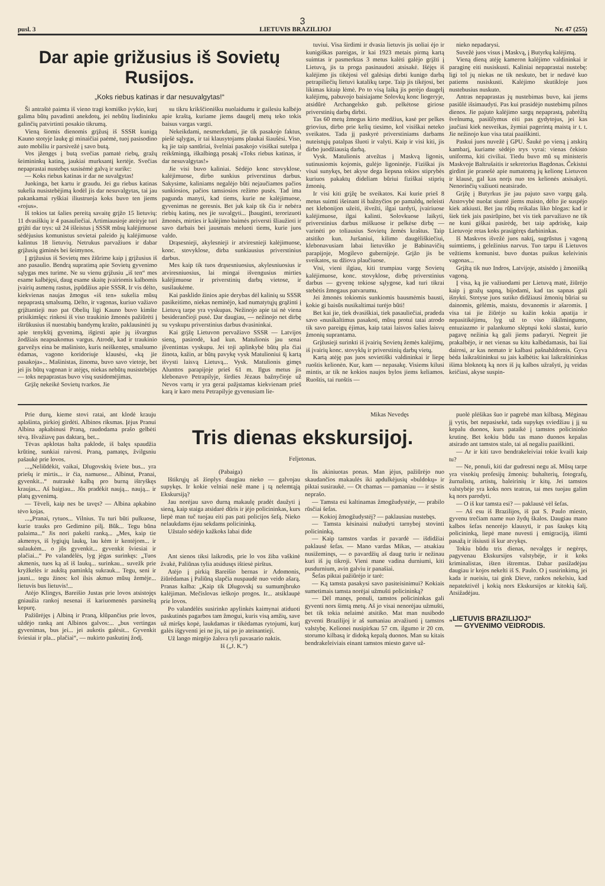3
pusl. 3 LIETUVIS BRAZILIJOJ Nr. 47 (255)
Dar apie grižusius iš Sovietų Rusijos.
„Koks riebus katinas ir dar nesuvalgytas!“
Ši antraštė paimta iš vieno tragi komiško įvykio, kurį galima būtų pavadinti anekdotų, jei nebūtų liudininku galinčių patvirtinti posakio tikrumą.
Vieną šiomis dienomis grįžusį iš SSSR kunigą Kauno stotyje laukę gi minaičiai paėmė, tuoj pasisodino auto mobiliu ir parsivežė į savo butą.
Vos įžengęs į butą svečias pamatė riebų, gražų šeimininkų katiną, jaukiai murksantį kertėje. Svečias nepaprastai nustebęs susisėmė galvą ir surikc:
— Koks riebus katinas ir dar ne suvalgytas!
Juokinga, bet kartu ir graudu. Jei gu riebus katinas sukelia nusistebėjimą kodėl jis dar nesuvalgytas, tai jau pakankamai ryškiai iliustruoja koks buvo ten jiems «rojus».
Iš tokios tat šalies pereitą savaitę grįžo 15 lietuvių: 11 dvasiškių ir 4 pasauliečiai. Artimiausioje ateityje turi grįžti dar trys: už 24 išleistus į SSSR mūsų kalėjimuose sėdėjusius komunistus sovietai paleido jų kalėjimuose kalintus 18 lietuvių. Netrukus parvažiuos ir dabar grįžusių giminės bei šeimynos.
Į grįžusius iš Sovietų mes žiūrime kaip į grįžusius iš ano pasaulio. Bendrą supratimą apie Sovietų gyvenimo sąlygas mes turime. Ne su vienu grįžusiu „iš ten“ mes esame kalbėjęsi, daug esame skaitę įvairiomis kalbomis įvairių asmenų rastus, įspūdžius apie SSSR. Ir vis dėlto, kiekvienas naujas žmogus «iš ten» sukelia mūsų nepaprastą smalsumą. Dėlto, ir vagonas, kuriuo važiavo grįžtantieji nuo pat Obelių ligi Kauno buvo kimšte prisikimšęs: rinkosi iš viso traukinio žmonės pažiūrėti į ištrūkusius iš nuostabių bandymų krašto, paklausinėti jų apie tenykštį gyvenimą, išgirsti apie jų išvargtus žodžiais neapsakomus vargus. Atrodė, kad ir traukinio garvežys eina be mašinisto, kuris neiškentęs, smalsumo ėdamas, vagono koridoriuje klausėsi, «ką jie pasakoja»... Mašinistas, žinoma, buvo savo vietoje, bet jei jis būtų vagonan ir atėjęs, niekas nebūtų nusistebėjęs — toks nepaprastas buvo visų susidomėjimas.
Grįžę nekeikė Sovietų tvarkos. Jie
su tikru krikščionišku nuolaidumu ir gailesiu kalbėjo apie kraštą, kuriame jiems daugelį metų teko tokis baisus vargas vargti.
Nekeikdami, nesmerkdami, jie tik pasakojo faktus, piešė sąlygas, ir tai klausytojams plaukai šiaušėsi. Viso, ką jie taip santūriai, švelniai pasakojo visiškai sutelpa į reikšmingą, iškalbingą posakį «Toks riebus katinas, ir dar nesuvalgytas!»
Jie visi buvo kaliniai. Sėdėjo konc stovyklose, kalėjimuose, dirbo sunkius priverstinus darbus. Sakysime, kaliniams negalėjo būti nejaučiamos pačios sunkiosios, pačios tamsiosios režimo pusės. Tad ima pagunda manyti, kad tiems, kurie ne kalėjimuose, gyvenimas ne geresnis. Bet juk kaip tik čia ir nebėra riebių katinų, nes jie suvalgyti... Įbauginti, terorizuoti žmonės, mirties ir kalėjimo baimės priversti šliaužioti ir savo darbais bei jausmais meluoti tiems, kurie juos valdo.
Drąsesnieji, akylesnieji ir atviresnieji kalėjimuose, konc. stovyklose, dirba sunkiausius priverstinius darbus.
Mes kaip tik tuos drąsesniuosius, akylesniuosius ir atviresniuosius, lai mingai išvengusius mirties kalėjimuose ir priverstinių darbų vietose, ir susilaukėme.
Kai pasklido žinios apie derybas dėl kalinių su SSSR pasikeitimo, niekas neminėjo, kad numatytųjų grąžinti į Lietuvą tarpe yra vyskupas. Nežinojo apie tai nė viena besiderančioji pusė. Dar daugiau, — nežinojo net dirbę su vyskupu priverstinius darbus dvasininkai.
Kai grįžę Lietuvon pervažiavo SSSR — Latvijos sieną, pasirodė, kad kun. Matulionis jau senai įšventintas vyskupu. Jei toji aplinkybė būtų pla čiai žinota, kažin, ar būtų pavykę vysk Matulioniui šį kartą išvysti laisvą Lietuvą... Vysk. Matulionis gimęs Alunttos parapijoje prieš 61 m. Ilgus metus jis klebonavo Petrapilyje, širdies Jėzaus bažnyčioje už Nevos vartų ir yra gerai pažįstamas kiekvienam prieš karą ir karo metu Petrapilyje gyvenusiam lie-
tuviui. Visa širdimi ir dvasia lietuvis jis uoliai ėjo ir kunigiškas pareigas, ir kai 1923 metais pirmą kartą suimtas ir pasmerktas 3 metus kalėti galėjo grįžti į Lietuvą, jis ta proga pasinaudoti atsisakė. Išėjęs iš kalėjimo jis tikėjosi vėl galėsiąs dirbti kunigo darbą petrapiliečių lietuvi katalikų tarpe. Taip jis tikėjosi, bet likimas kitaip lėmė. Po to visą laiką jis perėjo daugelį kalėjimų, pabuvojo baisiajame Solovkų konc liogeryje, atsidūrė Archangelsko gub. pelkėtose giriose priverstinių darbų dirbti.
Tas 60 metų žmogus kirto medžius, kasė per pelkes griovius, dirbo prie kelių tiesimo, kol visiškai neteko sveikatos. Tada jį paskyrė priverstiniams darbams nuteistųjų patalpas šluoti ir valyti. Kaip ir visi kiti, jis dirbo juodžiausią darbą.
Vysk. Matulionis atvežtas į Maskvą ligonis, sutinusiomis kojomis, gulėjo ligoninėje. Fiziškai jis visai sunykęs, bet akyse dega liepsna tokios stiprybės kuriuos pakaktų dideliam būriui fiziškai stiprių žmonių.
Ir visi kiti grįžę be sveikatos. Kai kurie prieš 8 metus suimti išeinant iš bažnyčios po pamaldų, neleisti net klebonijon užeiti, išvežti, ilgai tardyti, įvairiuose kalėjimuose, ilgai kalinti. Solovkuose laikyti, priverstinius darbus miškuose ir pelkėse dirbę — varinėti po toliausius Sovietų žemės kraštus. Taip atsitiko kun. Juršaniui, kilimo daugėliškiečiui, klebonavusiam labai lietuviško je Babinavičių parapijoje, Mogilevo gubernijoje. Grįžo jis be sveikatos, su džiova plaučiuose.
Visi, vieni ilgiau, kiti trumpiau vargę Sovietų kalėjimuose, konc. stovyklose, dirbę priverstinius darbus — gyvenę tokiose sąlygose, kad turi tikrai stebėtis žmogaus patvarumu.
Jei žmonės tokiomis sunkiomis bausmėmis bausti, kokie gi baisūs nusikaltimai turėjo būti!
Bet kai jie, tiek dvasiškiai, tiek pasauliečiai, pradeda savo «nusikaltimus pasakoti, mūsų protui tatai atrodo tik savo pareigų ėjimas, kaip tatai laisvos šalies laisvų žmonių suprantama.
Grįžusieji surinkti iš įvairių Sovietų žemės kalėjimų, iš įvairių konc. stovyklų ir priverstinių darbų vietų.
Kartą atėję pas juos sovietiški valdininkai ir liepę ruoštis kelionėn. Kur, kam — nepasakę. Visiems kilusi mintis, ar tik ne kokios naujos bylos jiems keliamos. Ruoštis, tai ruoštis —
nieko nepadarysi.
Suvežė juos visus į Maskvą, į Butyrkų kalėjimą.
Vieną dieną atėję kameron kalėjimo valdininkai ir paraginę eiti nusiskusti. Kaliniai nepaprastai nustebę: ligi tol jų niekas ne tik neskuto, bet ir nedavė kuo patiems nusiskusti. Kalėjimo skutikloje juos nustebusius nuskuto.
Antras nepaprastas jų nustebimas buvo, kai jiems pasiūlė išsimaudyti. Pas kui prasidėjo nustebimų pilnos dienos. Jie pajuto kalėjimo sargų nepaprastą, pabrėžtą švelnumą, pasiūlymus eiti pas gydytojus, jei kas jaučiasi kiek nesveikas, žymiai pagerintą maistą ir t. t. Jie nežinojo kuo visa tatai paaiškinti.
Paskui juos nuvežė į GPU. Šaukė po vieną į atskirą kambarį, kuriame sėdėjo trys vyrai: vienas čekisto uniforma, kiti civiliai. Tiedu buvo mū sų ministeris Maskvoje Baltrušaitis ir sekretorius Bagdonas. Čekistui girdint jie pranešė apie numatomą jų kelionę Lietuvon ir klausė, gal kas norįs nuo tos kelionės atsisakyti. Nenorinčių važiuoti neatsirado.
Grįžę į Butyrkus jie jau pajuto savo vargų galą. Atstovybė nuolat siuntė jiems maisto, dėlto jie suspėjo kiek atkiusti. Bet jau rūbų reikalas liko blogas: kad ir šiek tiek jais pasirūpino, bet vis tiek parvažiavo ne tik ne kuni giškai pasirėdę, bet taip apdriskę, kaip Lietuvoje retas koks prasigėręs darbininkas.
Iš Maskvos išvežė juos naktį, sugrūstus į vagoną suimtiems, į geležinius narvus. Tuo tarpu iš Lietuvos vežtiems komunist. buvo duotas puikus keleivinis vagonas...
Grįžtą tik nuo Indros, Latvijoje, atsisėdo į žmonišką vagoną.
Į visa, ką jie važiuodami per Lietuvą matė, žiūrėjo kaip į gražų sapną, bijodami, kad tas sapnas gali išnykti. Stotyse juos sutiko didžiausi žmonių būriai su dainomis, gėlėmis, maistu, dovanomis ir ašaromis. Į visa tai jie žiūrėjo su kažin kokia apatija ir nepasitikėjimu, lyg už to viso iškilmingumo, entuziazmo ir palankumo slėptųsi koki slastai, kurio pagavę nežinia ką gali jiems padaryti. Negreit jie prakalbėjo, ir net vienas su kitu kalbėdamasis, bai liai dairosi, ar kas nemato ir kalbasi pašnabždomis. Gyva bėda laikraštininkui su jais kalbėtis: kai laikraštininkas išima bloknotą ką nors iš jų kalbos užrašyti, jų veidas keičiasi, akyse suspin-
Prie durų, kieme stovi ratai, ant klodė krauju aplašinta, pirkioj girdėti. Albinos riksmas. Įėjus Pranui Albina apkabinusi Praną, raudodama prašo gelbėti tėvą. Išvažiavę pas daktarą, bet...
Tėvas apklotas balta paklode, iš balęs spaudžia krūtinę, sunkiai raivosi. Praną, pamatęs, žvilgsniu pašaukė prie lovos.
...„Neliūdėkit, vaikai, Dlugovskių šviete bus... yra priešų ir mirtis... ir čia, namuose... Albinut, Pranai, gyvenkit...“ nutraukė kalbą pro burną ištryškęs kraujas... Aš baigiau... Jūs pradėkit naują... naują... ir platų gyvenimą.
— Tėveli, kaip nes be tavęs? — Albina apkabino tėvo kojas.
...„Pranai, rytuos... Vilnius. Tu turi būti pulkuose, kurie trauks pro Gedimino pilį. Būk... Tegu būna palaima...“ Jis nori pakelti ranką... „Mes, kaip tie akmenys, iš lygiųjų laukų, lau kėm ir kentėjom... ir sulaukėm... o jūs gyvenkit... gyvenkit šviesiai ir plačiai...“ Po valandėlės, lyg jėgas surinkęs: „Tuos akmenis, tuos ką aš iš laukų... surinkau... suvežk prie kryžkelės ir aukštą paminklą sukrauk... Tegu, seni ir jauni... tegu žinos: kol ilsis akmuo mūsų žemėje... lietuvis bus lietuvis!...
Atėjo Klingys, Bareišio Justas prie lovos atsistojęs gniaužia rankoj nesenai iš kariuomenės parsineštą kepurę.
Pažiūrėjęs į Albiną ir Praną, klūpančius prie lovos, uždėjo ranką ant Albinos galvos:... „bus vertingas gyvenimas, bus jei... jei aukotis galėsit... Gyvenkit šviesiai ir pla... plačiai“, — nukirto paskutinį žodį.
Mikas Nevedęs
Tris dienas ekskursijoj.
Feljetonas.
(Pabaiga)
Ištikrųjų aš žioplys daugiau nieko — galvojau supykęs. Ir kokie velniai nešė mane į tą nelemtąją Ekskursiją?
Jau norėjau savo durną makaulę pradėt daužyti į sieną, kaip staiga atsidarė dūris ir įėjo policininkas, kurs liepė man tuč tuojau eiti pas pati policijos šefą. Nieko nelaukdams ėjau sekdams policininką.
Užstalo sėdėjo kažkoks labai dide
Ant sienos tiksi laikrodis, prie lo vos žiba vaškinė žvakė, Paliūnas tylia atsidusęs ištiesė pirštus.
Atėjo į pirkią Bareišio bernas ir Adomonis, žiūrėdamas į Paliūną slapčia nuspaudė nuo veido ašarą. Pranas kalba: „Kaip tik Dlugovskį su sumumjbruko kalėjiman. Mečislovas ieškojo progos. Ir... atsiklaupė prie lovos.
Po valandėlės susirinko apylinkės kaimynai atiduoti paskutinės pagarbos tam žmogui, kuris visą amžių, save už miršęs kopė, laukdamas ir tikėdamas rytojumi, kurį galės išgyventi jei ne jis, tai po jo ateinantieji.
Už lango mirgėjo žalsva tyli pavasario naktis.
Iš („J. K.“)
lis akiniuotas ponas. Man įėjus, pažiūrėjo nuo skaudančios makaulės iki apdulkėjusių «buldokų» ir piktai susiraukė. — Ot chamas — pamaniau — ir sėstis neprašo.
— Tamsta esi kaltinamas žmogžudystėje, — prabilo rūsčiai šefas.
— Kokioj žmogžudystėj? — paklausiau nustebęs.
— Tamsta kėsinaisi nužudyti tarnyboj stovinti policininką.
— Kaip tamstos vardas ir pavardė — išdidžiai paklausė šefas. — Mano vardas Mikas, — atsakiau nusižeminęs, — o pavardžių aš daug turiu ir nežinau kuri iš jų tikroji. Vieni mane vadina durniumi, kiti pusdurnium, avin galviu ir panašiai.
Šefas piktai pažiūrėjo ir tarė:
— Ką tamsta pasakysi savo pasiteisinimui? Kokiais sumetimais tamsta norėjai užmušti policininką?
— Dėl manęs, ponuli, tamstos policininkas gali gyventi nors šimtą metų. Aš jo visai nenorėjau užmušti, bet tik tokia nelaimė atsitiko. Mat man nusibodo gyventi Brazilijoj ir aš sumaniau atvažiuoti į tamstos valstybę. Kelionei nusipirkau 57 cm. ilgumo ir 20 cm. storumo kilbasą ir didoką kepalą duonos. Man su kitais bendrakeleiviais einant tamstos miesto gatve už-
puolė plėšikas šuo ir pagrebė man kilbasą. Mėginau jį vytis, bet nepasisekė, tada supykęs sviedžiau į jį su kepalu duonos, kurs pataikė į tamstos policininko krutinę. Bet kokiu būdu tas mano duonos kepalas atsirado ant tamstos stalo, tai aš negaliu paaiškinti.
— Ar ir kiti tavo bendrakeleiviai tokie kvaili kaip tu?
— Ne, ponuli, kiti dar gudresni negu aš. Mūsų tarpe yra visokių profesijų žmonių: buhalterių, fotografų, žurnalistų, artistų, baleirinių ir kitų. Jei tamstos valstybėje yra koks nors teatras, tai mes tuojau galim ką nors parodyti.
— O iš kur tamsta esi? — paklausė vėl šefas.
— Aš esu iš Brazilijos, iš pat S. Paulo miesto, gyvenu trečiam name nuo žydų škalos. Daugiau mano kalbos šefas nenorėjo klausyti, ir pas šaukęs kitą policininką, liepė mane nuvesti į emigraciją, išimti pasažą ir išsiusti iš kur atvykęs.
Tokiu būdu tris dienas, nevalgęs ir negėręs, pagyvenau Ekskursijos valstybėje, ir it koks kriminalistas, išten ištremtas. Dabar pasižadėjau daugiau ir kojos nekelti iš S. Paulo. O į susirinkimą, jei kada ir nueisiu, tai gink Dieve, rankos nekelsiu, kad nepatektivėl į kokią nors Ekskursijos ar kitokią šalį. Atsižadėjau.
„LIETUVIS BRAZILIJOJ“
— GYVENIMO VEIDRODIS.